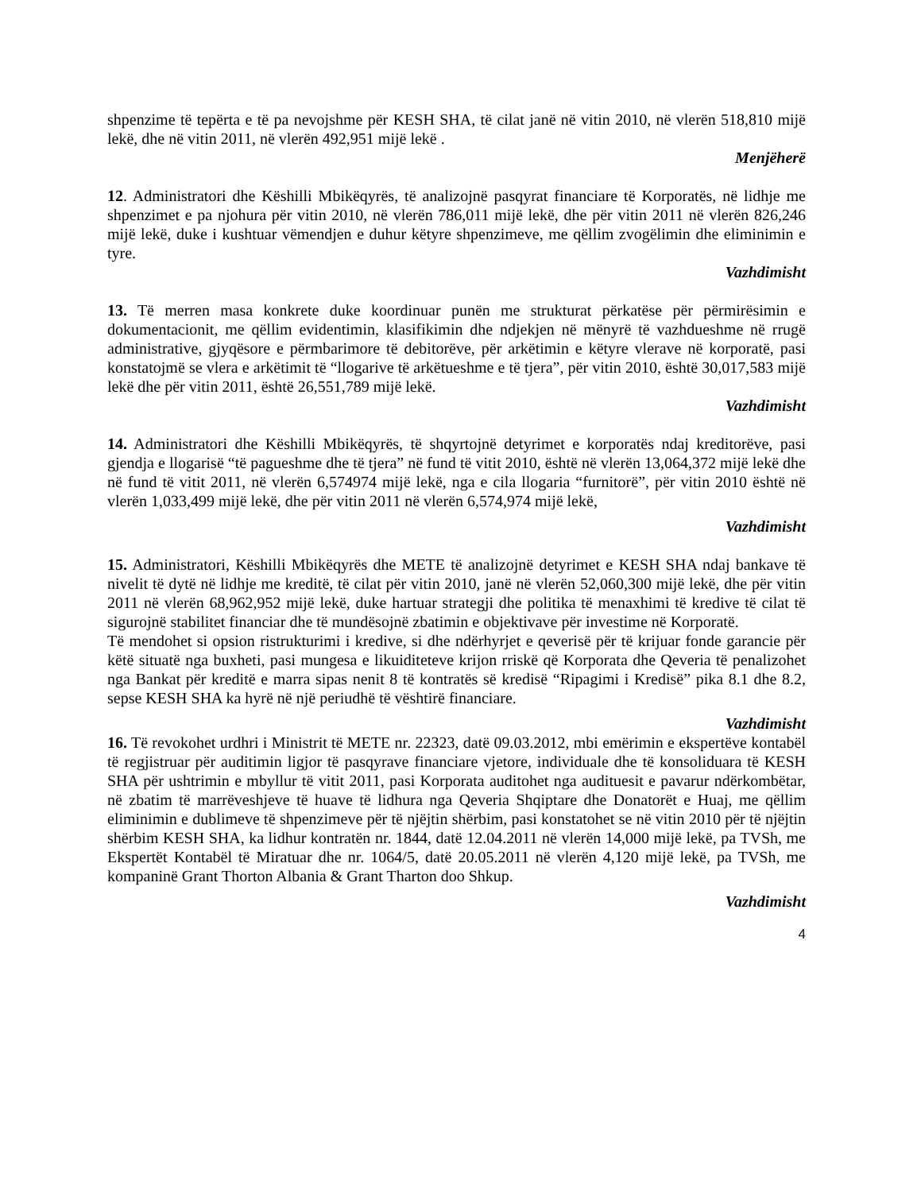shpenzime të tepërta e të pa nevojshme për KESH SHA, të cilat janë në vitin 2010, në vlerën 518,810 mijë lekë, dhe në vitin 2011, në vlerën 492,951 mijë lekë .
Menjëherë
12. Administratori dhe Këshilli Mbikëqyrës, të analizojnë pasqyrat financiare të Korporatës, në lidhje me shpenzimet e pa njohura për vitin 2010, në vlerën 786,011 mijë lekë, dhe për vitin 2011 në vlerën 826,246 mijë lekë, duke i kushtuar vëmendjen e duhur këtyre shpenzimeve, me qëllim zvogëlimin dhe eliminimin e tyre.
Vazhdimisht
13. Të merren masa konkrete duke koordinuar punën me strukturat përkatëse për përmirësimin e dokumentacionit, me qëllim evidentimin, klasifikimin dhe ndjekjen në mënyrë të vazhdueshme në rrugë administrative, gjyqësore e përmbarimore të debitorëve, për arkëtimin e këtyre vlerave në korporatë, pasi konstatojmë se vlera e arkëtimit të “llogarive të arkëtueshme e të tjera”, për vitin 2010, është 30,017,583 mijë lekë dhe për vitin 2011, është 26,551,789 mijë lekë.
Vazhdimisht
14. Administratori dhe Këshilli Mbikëqyrës, të shqyrtojnë detyrimet e korporatës ndaj kreditorëve, pasi gjendja e llogarisë “të pagueshme dhe të tjera” në fund të vitit 2010, është në vlerën 13,064,372 mijë lekë dhe në fund të vitit 2011, në vlerën 6,574974 mijë lekë, nga e cila llogaria “furnitorë”, për vitin 2010 është në vlerën 1,033,499 mijë lekë, dhe për vitin 2011 në vlerën 6,574,974 mijë lekë,
Vazhdimisht
15. Administratori, Këshilli Mbikëqyrës dhe METE të analizojnë detyrimet e KESH SHA ndaj bankave të nivelit të dytë në lidhje me kreditë, të cilat për vitin 2010, janë në vlerën 52,060,300 mijë lekë, dhe për vitin 2011 në vlerën 68,962,952 mijë lekë, duke hartuar strategji dhe politika të menaxhimi të kredive të cilat të sigurojnë stabilitet financiar dhe të mundësojnë zbatimin e objektivave për investime në Korporatë.
Të mendohet si opsion ristrukturimi i kredive, si dhe ndërhyrjet e qeverisë për të krijuar fonde garancie për këtë situatë nga buxheti, pasi mungesa e likuiditeteve krijon rriskë që Korporata dhe Qeveria të penalizohet nga Bankat për kreditë e marra sipas nenit 8 të kontratës së kredisë “Ripagimi i Kredisë” pika 8.1 dhe 8.2, sepse KESH SHA ka hyrë në një periudhë të vështirë financiare.
Vazhdimisht
16. Të revokohet urdhri i Ministrit të METE nr. 22323, datë 09.03.2012, mbi emërimin e ekspertëve kontabël të regjistruar për auditimin ligjor të pasqyrave financiare vjetore, individuale dhe të konsoliduara të KESH SHA për ushtrimin e mbyllur të vitit 2011, pasi Korporata auditohet nga audituesit e pavarur ndërkombëtar, në zbatim të marrëveshjeve të huave të lidhura nga Qeveria Shqiptare dhe Donatorët e Huaj, me qëllim eliminimin e dublimeve të shpenzimeve për të njëjtin shërbim, pasi konstatohet se në vitin 2010 për të njëjtin shërbim KESH SHA, ka lidhur kontratën nr. 1844, datë 12.04.2011 në vlerën 14,000 mijë lekë, pa TVSh, me Ekspertët Kontabël të Miratuar dhe nr. 1064/5, datë 20.05.2011 në vlerën 4,120 mijë lekë, pa TVSh, me kompaninë Grant Thorton Albania & Grant Tharton doo Shkup.
Vazhdimisht
4